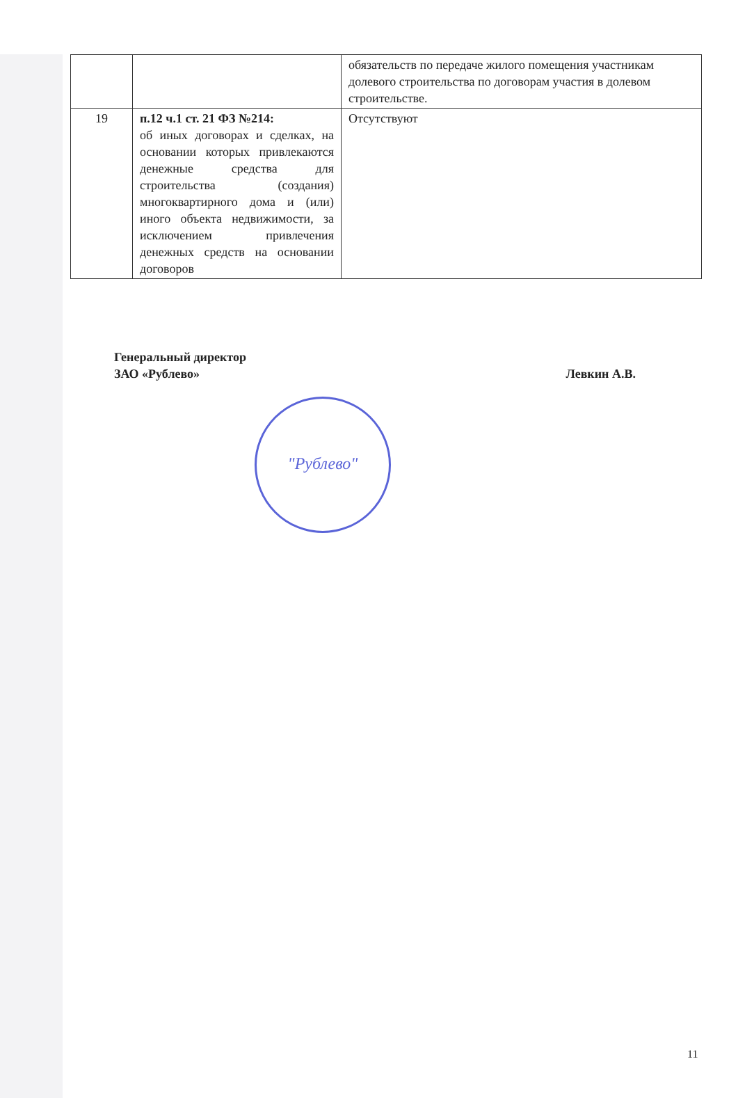| | | обязательств по передаче жилого помещения участникам долевого строительства по договорам участия в долевом строительстве. |
| 19 | п.12 ч.1 ст. 21 ФЗ №214: об иных договорах и сделках, на основании которых привлекаются денежные средства для строительства (создания) многоквартирного дома и (или) иного объекта недвижимости, за исключением привлечения денежных средств на основании договоров | Отсутствуют |
Генеральный директор
ЗАО «Рублево»
Левкин А.В.
"Рублево"
11